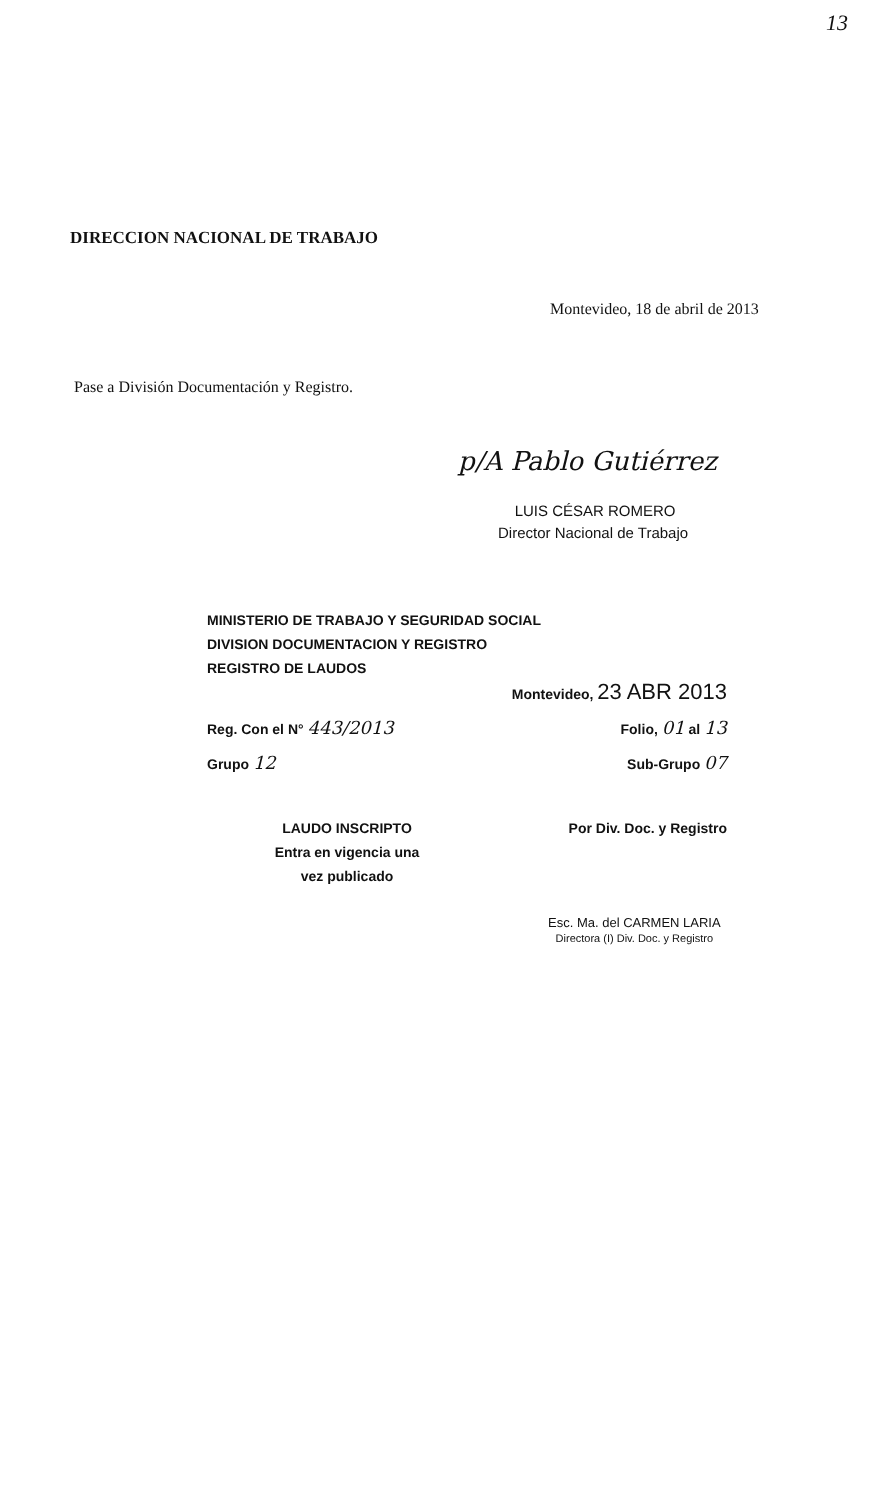13
DIRECCION NACIONAL DE TRABAJO
Montevideo, 18 de abril de 2013
Pase a División Documentación y Registro.
p/A Pablo Gutiérrez
LUIS CÉSAR ROMERO
Director Nacional de Trabajo
MINISTERIO DE TRABAJO Y SEGURIDAD SOCIAL
DIVISION DOCUMENTACION Y REGISTRO
REGISTRO DE LAUDOS
Montevideo, 23 ABR 2013
Reg. Con el N° 443/2013 Folio, 01 al 13
Grupo 12 Sub-Grupo 07
LAUDO INSCRIPTO
Entra en vigencia una vez publicado
Por Div. Doc. y Registro
Esc. Ma. del CARMEN LARIA
Directora (I) Div. Doc. y Registro